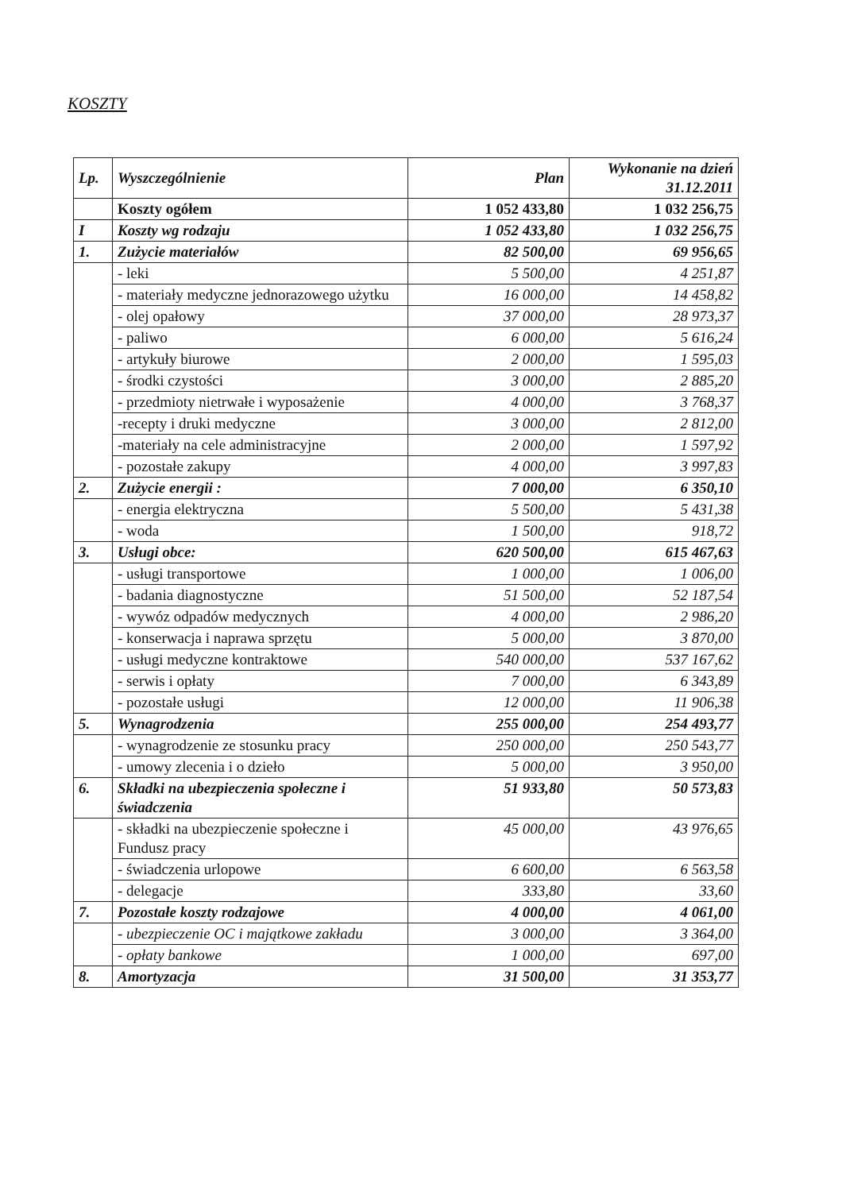KOSZTY
| Lp. | Wyszczególnienie | Plan | Wykonanie na dzień 31.12.2011 |
| --- | --- | --- | --- |
| | Koszty ogółem | 1 052 433,80 | 1 032 256,75 |
| I | Koszty wg rodzaju | 1 052 433,80 | 1 032 256,75 |
| 1. | Zużycie materiałów | 82 500,00 | 69 956,65 |
| | - leki | 5 500,00 | 4 251,87 |
| | - materiały medyczne jednorazowego użytku | 16 000,00 | 14 458,82 |
| | - olej opałowy | 37 000,00 | 28 973,37 |
| | - paliwo | 6 000,00 | 5 616,24 |
| | - artykuły biurowe | 2 000,00 | 1 595,03 |
| | - środki czystości | 3 000,00 | 2 885,20 |
| | - przedmioty nietrwałe i wyposażenie | 4 000,00 | 3 768,37 |
| | -recepty i druki medyczne | 3 000,00 | 2 812,00 |
| | -materiały na cele administracyjne | 2 000,00 | 1 597,92 |
| | - pozostałe zakupy | 4 000,00 | 3 997,83 |
| 2. | Zużycie energii : | 7 000,00 | 6 350,10 |
| | - energia elektryczna | 5 500,00 | 5 431,38 |
| | - woda | 1 500,00 | 918,72 |
| 3. | Usługi obce: | 620 500,00 | 615 467,63 |
| | - usługi transportowe | 1 000,00 | 1 006,00 |
| | - badania diagnostyczne | 51 500,00 | 52 187,54 |
| | - wywóz odpadów medycznych | 4 000,00 | 2 986,20 |
| | - konserwacja i naprawa sprzętu | 5 000,00 | 3 870,00 |
| | - usługi medyczne kontraktowe | 540 000,00 | 537 167,62 |
| | - serwis i opłaty | 7 000,00 | 6 343,89 |
| | - pozostałe usługi | 12 000,00 | 11 906,38 |
| 5. | Wynagrodzenia | 255 000,00 | 254 493,77 |
| | - wynagrodzenie ze stosunku pracy | 250 000,00 | 250 543,77 |
| | - umowy zlecenia i o dzieło | 5 000,00 | 3 950,00 |
| 6. | Składki na ubezpieczenia społeczne i świadczenia | 51 933,80 | 50 573,83 |
| | - składki na ubezpieczenie społeczne i Fundusz pracy | 45 000,00 | 43 976,65 |
| | - świadczenia urlopowe | 6 600,00 | 6 563,58 |
| | - delegacje | 333,80 | 33,60 |
| 7. | Pozostałe koszty rodzajowe | 4 000,00 | 4 061,00 |
| | - ubezpieczenie OC i majątkowe zakładu | 3 000,00 | 3 364,00 |
| | - opłaty bankowe | 1 000,00 | 697,00 |
| 8. | Amortyzacja | 31 500,00 | 31 353,77 |